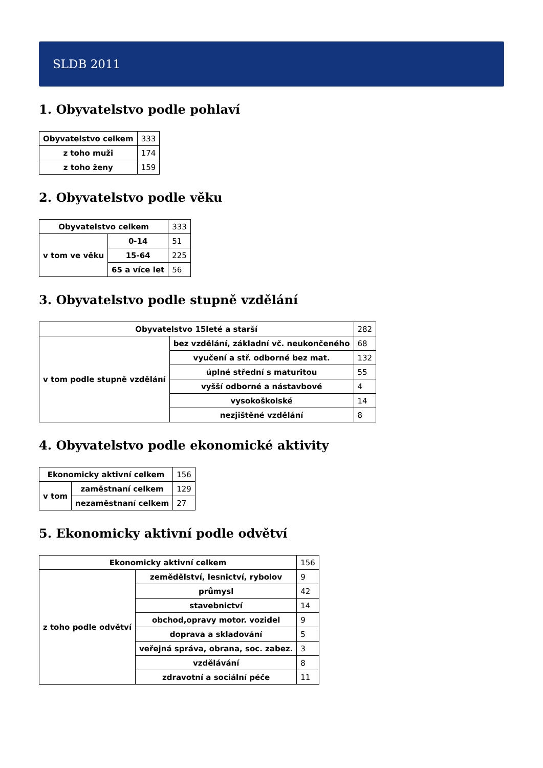SLDB 2011
1. Obyvatelstvo podle pohlaví
| Obyvatelstvo celkem | 333 |
| z toho muži | 174 |
| z toho ženy | 159 |
2. Obyvatelstvo podle věku
| Obyvatelstvo celkem | | 333 |
| v tom ve věku | 0-14 | 51 |
| | 15-64 | 225 |
| | 65 a více let | 56 |
3. Obyvatelstvo podle stupně vzdělání
| Obyvatelstvo 15leté a starší | | 282 |
| v tom podle stupně vzdělání | bez vzdělání, základní vč. neukončeného | 68 |
| | vyučení a stř. odborné bez mat. | 132 |
| | úplné střední s maturitou | 55 |
| | vyšší odborné a nástavbové | 4 |
| | vysokoškolské | 14 |
| | nezjištěné vzdělání | 8 |
4. Obyvatelstvo podle ekonomické aktivity
| Ekonomicky aktivní celkem | | 156 |
| v tom | zaměstnaní celkem | 129 |
| | nezaměstnaní celkem | 27 |
5. Ekonomicky aktivní podle odvětví
| Ekonomicky aktivní celkem | | 156 |
| z toho podle odvětví | zemědělství, lesnictví, rybolov | 9 |
| | průmysl | 42 |
| | stavebnictví | 14 |
| | obchod,opravy motor. vozidel | 9 |
| | doprava a skladování | 5 |
| | veřejná správa, obrana, soc. zabez. | 3 |
| | vzdělávání | 8 |
| | zdravotní a sociální péče | 11 |